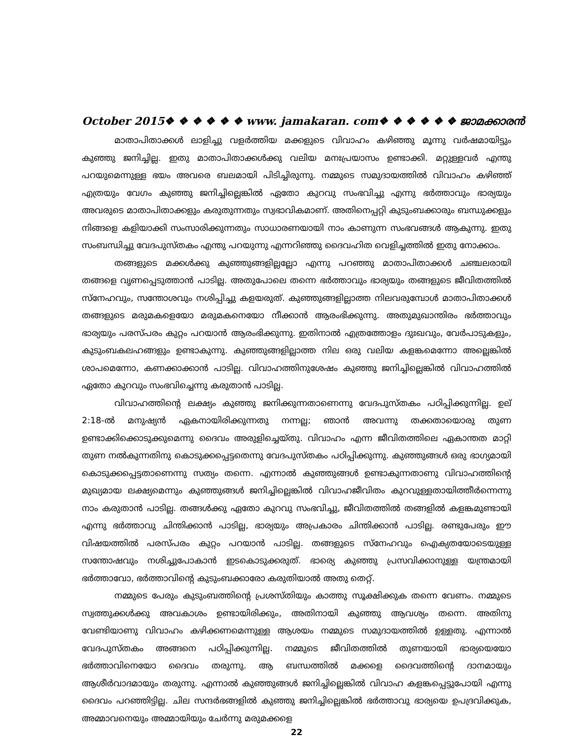October 2015❖ ❖ ❖ ❖ ❖ ❖ www. jamakaran. com❖ ❖ ❖ ❖ ❖ ❖ ജാമക്കാരൻ
മാതാപിതാക്കൾ ലാളിച്ചു വളർത്തിയ മക്കളുടെ വിവാഹം കഴിഞ്ഞു മൂന്നു വർഷമായിട്ടും കുഞ്ഞു ജനിച്ചില്ല. ഇതു മാതാപിതാക്കൾക്കു വലിയ മനഃപ്രയാസം ഉണ്ടാക്കി. മറ്റുള്ളവർ എന്തു പറയുമെന്നുള്ള ഭയം അവരെ ബലമായി പിടിച്ചിരുന്നു. നമ്മുടെ സമുദായത്തിൽ വിവാഹം കഴിഞ്ഞ് എത്രയും വേഗം കുഞ്ഞു ജനിച്ചില്ലെങ്കിൽ ഏതോ കുറവു സംഭവിച്ചു എന്നു ഭർത്താവും ഭാര്യയും അവരുടെ മാതാപിതാക്കളും കരുതുന്നതും സ്വഭാവികമാണ്. അതിനെപ്പറ്റി കുടുംബക്കാരും ബന്ധുക്കളും നിങ്ങളെ കളിയാക്കി സംസാരിക്കുന്നതും സാധാരണയായി നാം കാണുന്ന സംഭവങ്ങൾ ആകുന്നു. ഇതു സംബന്ധിച്ചു വേദപുസ്തകം എന്തു പറയുന്നു എന്നറിഞ്ഞു ദൈവഹിത വെളിച്ചത്തിൽ ഇതു നോക്കാം.
തങ്ങളുടെ മക്കൾക്കു കുഞ്ഞുങ്ങളില്ലല്ലോ എന്നു പറഞ്ഞു മാതാപിതാക്കൾ ചഞ്ചലരായി തങ്ങളെ വൃണപ്പെടുത്താൻ പാടില്ല. അതുപോലെ തന്നെ ഭർത്താവും ഭാര്യയും തങ്ങളുടെ ജീവിതത്തിൽ സ്നേഹവും, സന്തോശവും നശിപ്പിച്ചു കളയരുത്. കുഞ്ഞുങ്ങളില്ലാത്ത നിലവരുമ്പോൾ മാതാപിതാക്കൾ തങ്ങളുടെ മരുമകളെയോ മരുമകനെയോ നീക്കാൻ ആരംഭിക്കുന്നു. അതുമുഖാന്തിരം ഭർത്താവും ഭാര്യയും പരസ്പരം കുറ്റം പറയാൻ ആരംഭിക്കുന്നു. ഇതിനാൽ എത്രത്തോളം ദുഃഖവും, വേർപാടുകളും, കുടുംബകലഹങ്ങളും ഉണ്ടാകുന്നു. കുഞ്ഞുങ്ങളില്ലാത്ത നില ഒരു വലിയ കളങ്കമെന്നോ അല്ലെങ്കിൽ ശാപമെന്നോ, കണക്കാക്കാൻ പാടില്ല. വിവാഹത്തിനുശേഷം കുഞ്ഞു ജനിച്ചില്ലെങ്കിൽ വിവാഹത്തിൽ ഏതോ കുറവും സംഭവിച്ചെന്നു കരുതാൻ പാടില്ല.
വിവാഹത്തിന്റെ ലക്ഷ്യം കുഞ്ഞു ജനിക്കുന്നതാണെന്നു വേദപുസ്തകം പഠിപ്പിക്കുന്നില്ല. ഉല് 2:18-ൽ മനുഷ്യൻ ഏകനായിരിക്കുന്നതു നന്നല്ല; ഞാൻ അവന്നു തക്കതായൊരു തുണ ഉണ്ടാക്കിക്കൊടുക്കുമെന്നു ദൈവം അരുളിച്ചെയ്തു. വിവാഹം എന്ന ജീവിതത്തിലെ ഏകാന്തത മാറ്റി തുണ നൽകുന്നതിനു കൊടുക്കപ്പെട്ടതെന്നു വേദപുസ്തകം പഠിപ്പിക്കുന്നു. കുഞ്ഞുങ്ങൾ ഒരു ഭാഗ്യമായി കൊടുക്കപ്പെട്ടതാണെന്നു സത്യം തന്നെ. എന്നാൽ കുഞ്ഞുങ്ങൾ ഉണ്ടാകുന്നതാണു വിവാഹത്തിന്റെ മുഖ്യമായ ലക്ഷ്യമെന്നും കുഞ്ഞുങ്ങൾ ജനിച്ചില്ലെങ്കിൽ വിവാഹജീവിതം കുറവുള്ളതായിത്തീർന്നെന്നു നാം കരുതാൻ പാടില്ല. തങ്ങൾക്കു ഏതോ കുറവു സംഭവിച്ചു, ജീവിതത്തിൽ തങ്ങളിൽ കളങ്കമുണ്ടായി എന്നു ഭർത്താവു ചിന്തിക്കാൻ പാടില്ല, ഭാര്യയും അപ്രകാരം ചിന്തിക്കാൻ പാടില്ല. രണ്ടുപേരും ഈ വിഷയത്തിൽ പരസ്പരം കുറ്റം പറയാൻ പാടില്ല. തങ്ങളുടെ സ്നേഹവും ഐക്യതയോടെയുള്ള സന്തോഷവും നശിച്ചുപോകാൻ ഇടകൊടുക്കരുത്. ഭാര്യെ കുഞ്ഞു പ്രസവിക്കാനുള്ള യന്ത്രമായി ഭർത്താവോ, ഭർത്താവിന്റെ കുടുംബക്കാരോ കരുതിയാൽ അതു തെറ്റ്.
നമ്മുടെ പേരും കുടുംബത്തിന്റെ പ്രശസ്തിയും കാത്തു സൂക്ഷിക്കുക തന്നെ വേണം. നമ്മുടെ സ്വത്തുക്കൾക്കു അവകാശം ഉണ്ടായിരിക്കും, അതിനായി കുഞ്ഞു ആവശ്യം തന്നെ. അതിനു വേണ്ടിയാണു വിവാഹം കഴിക്കണമെന്നുള്ള ആശയം നമ്മുടെ സമുദായത്തിൽ ഉള്ളതു. എന്നാൽ വേദപുസ്തകം അങ്ങനെ പഠിപ്പിക്കുന്നില്ല. നമ്മുടെ ജീവിതത്തിൽ തുണയായി ഭാര്യയെയോ ഭർത്താവിനെയോ ദൈവം തരുന്നു. ആ ബന്ധത്തിൽ മക്കളെ ദൈവത്തിന്റെ ദാനമായും ആശീർവാദമായും തരുന്നു. എന്നാൽ കുഞ്ഞുങ്ങൾ ജനിച്ചില്ലെങ്കിൽ വിവാഹ കളങ്കപ്പെട്ടുപോയി എന്നു ദൈവം പറഞ്ഞിട്ടില്ല. ചില സന്ദർഭങ്ങളിൽ കുഞ്ഞു ജനിച്ചില്ലെങ്കിൽ ഭർത്താവു ഭാര്യയെ ഉപദ്രവിക്കുക, അമ്മാവനെയും അമ്മായിയും ചേർന്നു മരുമക്കളെ
22